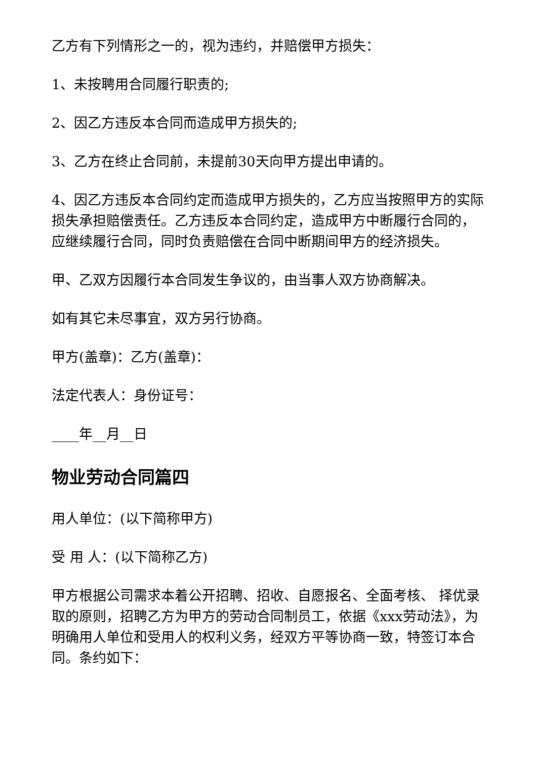乙方有下列情形之一的，视为违约，并赔偿甲方损失：
1、未按聘用合同履行职责的;
2、因乙方违反本合同而造成甲方损失的;
3、乙方在终止合同前，未提前30天向甲方提出申请的。
4、因乙方违反本合同约定而造成甲方损失的，乙方应当按照甲方的实际损失承担赔偿责任。乙方违反本合同约定，造成甲方中断履行合同的，应继续履行合同，同时负责赔偿在合同中断期间甲方的经济损失。
甲、乙双方因履行本合同发生争议的，由当事人双方协商解决。
如有其它未尽事宜，双方另行协商。
甲方(盖章)：乙方(盖章)：
法定代表人：身份证号：
____年__月__日
物业劳动合同篇四
用人单位：(以下简称甲方)
受 用 人：(以下简称乙方)
甲方根据公司需求本着公开招聘、招收、自愿报名、全面考核、 择优录取的原则，招聘乙方为甲方的劳动合同制员工，依据《xxx劳动法》，为明确用人单位和受用人的权利义务，经双方平等协商一致，特签订本合同。条约如下：